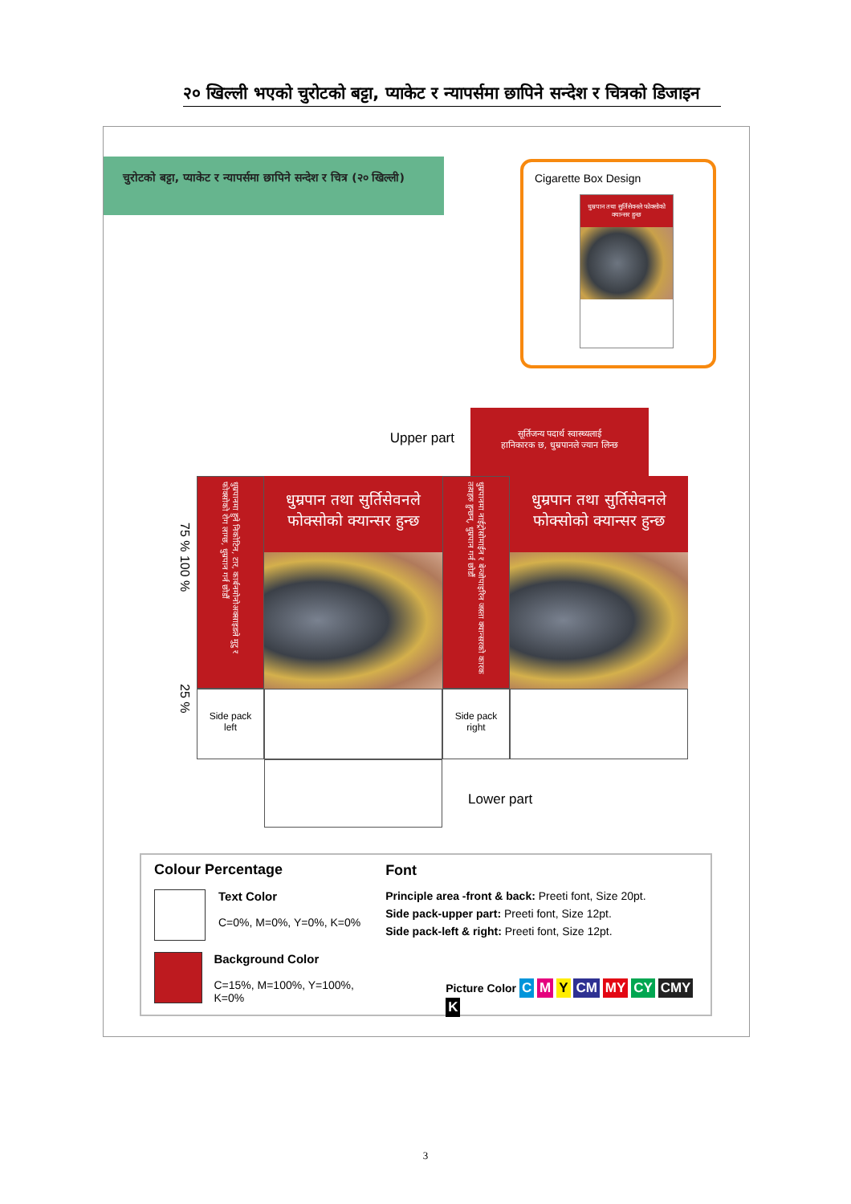२० खिल्ली भएको चुरोटको बट्टा, प्याकेट र न्यापर्समा छापिने सन्देश र चित्रको डिजाइन
चुरोटको बट्टा, प्याकेट र न्यापर्समा छापिने सन्देश र चित्र (२० खिल्ली)
Cigarette Box Design
धुम्रपान तथा सुर्तिसेवनले फोक्सोको क्यान्सर हुन्छ
Upper part
सूर्तिजन्य पदार्थ स्वास्थ्यलाई
हानिकारक छ, धुम्रपानले ज्यान लिन्छ
75 % 100 %
25 %
धुम्रपानमा हुने निकोटिन, टार, कार्बनमोनोअक्साइडले मुटु र फोक्सोको रोग लाग्छ, धुम्रपान गर्न छोडौं
Side pack
left
धुम्रपान तथा सुर्तिसेवनले फोक्सोको क्यान्सर हुन्छ
धुम्रपानमा नाईट्रोसोमाईन र बेन्जोपाइरिन जस्ता क्यान्सरको कारक तत्वहरु हुन्छन्, धुम्रपान गर्न छोडौं
Side pack
right
धुम्रपान तथा सुर्तिसेवनले फोक्सोको क्यान्सर हुन्छ
Lower part
Colour Percentage
Text Color
C=0%, M=0%, Y=0%, K=0%
Background Color
C=15%, M=100%, Y=100%, K=0%
Font
Principle area -front & back: Preeti font, Size 20pt.
Side pack-upper part: Preeti font, Size 12pt.
Side pack-left & right: Preeti font, Size 12pt.
Picture Color C M Y CM MY CY CMY K
3